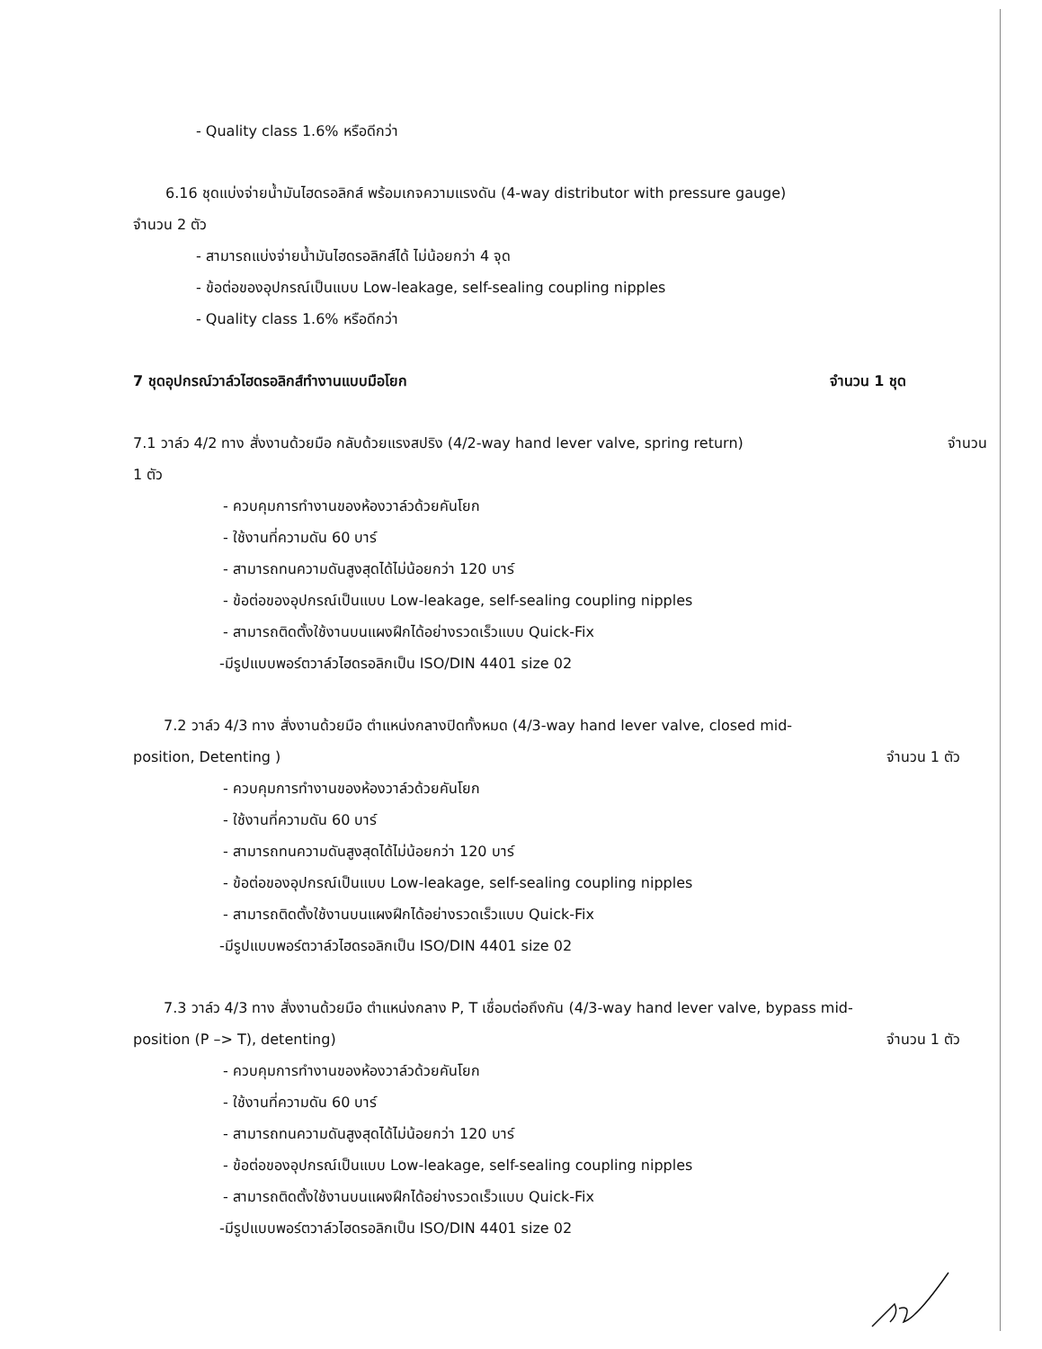- Quality class 1.6% หรือดีกว่า
6.16 ชุดแบ่งจ่ายน้ำมันไฮดรอลิกส์ พร้อมเกจความแรงดัน (4-way distributor with pressure gauge)
จำนวน 2 ตัว
- สามารถแบ่งจ่ายน้ำมันไฮดรอลิกส์ได้ ไม่น้อยกว่า 4 จุด
- ข้อต่อของอุปกรณ์เป็นแบบ Low-leakage, self-sealing coupling nipples
- Quality class 1.6% หรือดีกว่า
7 ชุดอุปกรณ์วาล์วไฮดรอลิกส์ทำงานแบบมือโยก จำนวน 1 ชุด
7.1 วาล์ว 4/2 ทาง สั่งงานด้วยมือ กลับด้วยแรงสปริง (4/2-way hand lever valve, spring return) จำนวน
1 ตัว
- ควบคุมการทำงานของห้องวาล์วด้วยคันโยก
- ใช้งานที่ความดัน 60 บาร์
- สามารถทนความดันสูงสุดได้ไม่น้อยกว่า 120 บาร์
- ข้อต่อของอุปกรณ์เป็นแบบ Low-leakage, self-sealing coupling nipples
- สามารถติดตั้งใช้งานบนแผงฝึกได้อย่างรวดเร็วแบบ Quick-Fix
-มีรูปแบบพอร์ตวาล์วไฮดรอลิกเป็น ISO/DIN 4401 size 02
7.2 วาล์ว 4/3 ทาง สั่งงานด้วยมือ ตำแหน่งกลางปิดทั้งหมด (4/3-way hand lever valve, closed mid-
position, Detenting ) จำนวน 1 ตัว
- ควบคุมการทำงานของห้องวาล์วด้วยคันโยก
- ใช้งานที่ความดัน 60 บาร์
- สามารถทนความดันสูงสุดได้ไม่น้อยกว่า 120 บาร์
- ข้อต่อของอุปกรณ์เป็นแบบ Low-leakage, self-sealing coupling nipples
- สามารถติดตั้งใช้งานบนแผงฝึกได้อย่างรวดเร็วแบบ Quick-Fix
-มีรูปแบบพอร์ตวาล์วไฮดรอลิกเป็น ISO/DIN 4401 size 02
7.3 วาล์ว 4/3 ทาง สั่งงานด้วยมือ ตำแหน่งกลาง P, T เชื่อมต่อถึงกัน (4/3-way hand lever valve, bypass mid-
position (P –> T), detenting) จำนวน 1 ตัว
- ควบคุมการทำงานของห้องวาล์วด้วยคันโยก
- ใช้งานที่ความดัน 60 บาร์
- สามารถทนความดันสูงสุดได้ไม่น้อยกว่า 120 บาร์
- ข้อต่อของอุปกรณ์เป็นแบบ Low-leakage, self-sealing coupling nipples
- สามารถติดตั้งใช้งานบนแผงฝึกได้อย่างรวดเร็วแบบ Quick-Fix
-มีรูปแบบพอร์ตวาล์วไฮดรอลิกเป็น ISO/DIN 4401 size 02